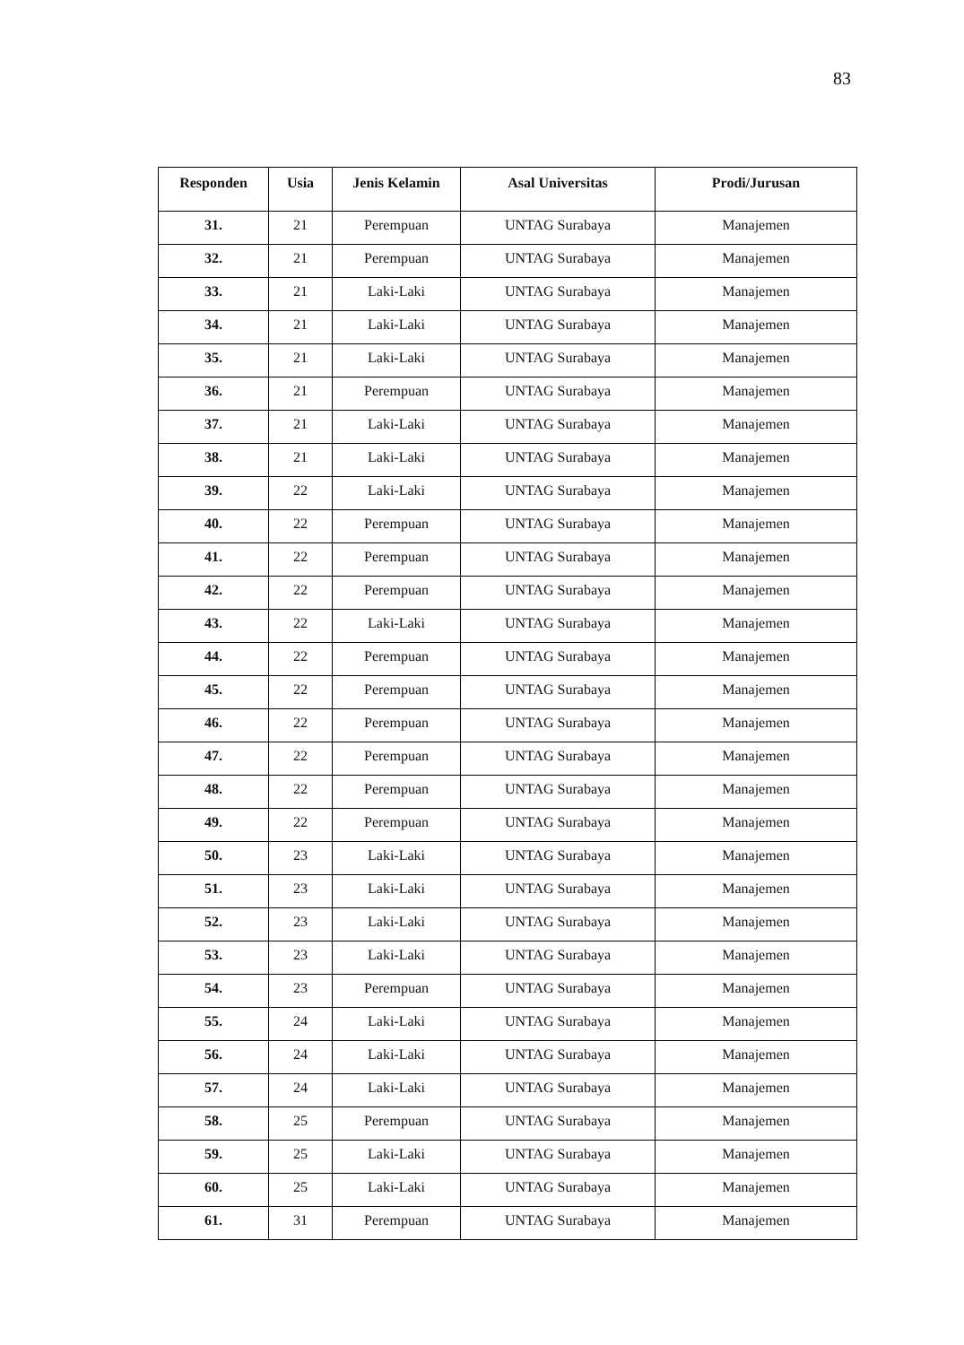83
| Responden | Usia | Jenis Kelamin | Asal Universitas | Prodi/Jurusan |
| --- | --- | --- | --- | --- |
| 31. | 21 | Perempuan | UNTAG Surabaya | Manajemen |
| 32. | 21 | Perempuan | UNTAG Surabaya | Manajemen |
| 33. | 21 | Laki-Laki | UNTAG Surabaya | Manajemen |
| 34. | 21 | Laki-Laki | UNTAG Surabaya | Manajemen |
| 35. | 21 | Laki-Laki | UNTAG Surabaya | Manajemen |
| 36. | 21 | Perempuan | UNTAG Surabaya | Manajemen |
| 37. | 21 | Laki-Laki | UNTAG Surabaya | Manajemen |
| 38. | 21 | Laki-Laki | UNTAG Surabaya | Manajemen |
| 39. | 22 | Laki-Laki | UNTAG Surabaya | Manajemen |
| 40. | 22 | Perempuan | UNTAG Surabaya | Manajemen |
| 41. | 22 | Perempuan | UNTAG Surabaya | Manajemen |
| 42. | 22 | Perempuan | UNTAG Surabaya | Manajemen |
| 43. | 22 | Laki-Laki | UNTAG Surabaya | Manajemen |
| 44. | 22 | Perempuan | UNTAG Surabaya | Manajemen |
| 45. | 22 | Perempuan | UNTAG Surabaya | Manajemen |
| 46. | 22 | Perempuan | UNTAG Surabaya | Manajemen |
| 47. | 22 | Perempuan | UNTAG Surabaya | Manajemen |
| 48. | 22 | Perempuan | UNTAG Surabaya | Manajemen |
| 49. | 22 | Perempuan | UNTAG Surabaya | Manajemen |
| 50. | 23 | Laki-Laki | UNTAG Surabaya | Manajemen |
| 51. | 23 | Laki-Laki | UNTAG Surabaya | Manajemen |
| 52. | 23 | Laki-Laki | UNTAG Surabaya | Manajemen |
| 53. | 23 | Laki-Laki | UNTAG Surabaya | Manajemen |
| 54. | 23 | Perempuan | UNTAG Surabaya | Manajemen |
| 55. | 24 | Laki-Laki | UNTAG Surabaya | Manajemen |
| 56. | 24 | Laki-Laki | UNTAG Surabaya | Manajemen |
| 57. | 24 | Laki-Laki | UNTAG Surabaya | Manajemen |
| 58. | 25 | Perempuan | UNTAG Surabaya | Manajemen |
| 59. | 25 | Laki-Laki | UNTAG Surabaya | Manajemen |
| 60. | 25 | Laki-Laki | UNTAG Surabaya | Manajemen |
| 61. | 31 | Perempuan | UNTAG Surabaya | Manajemen |